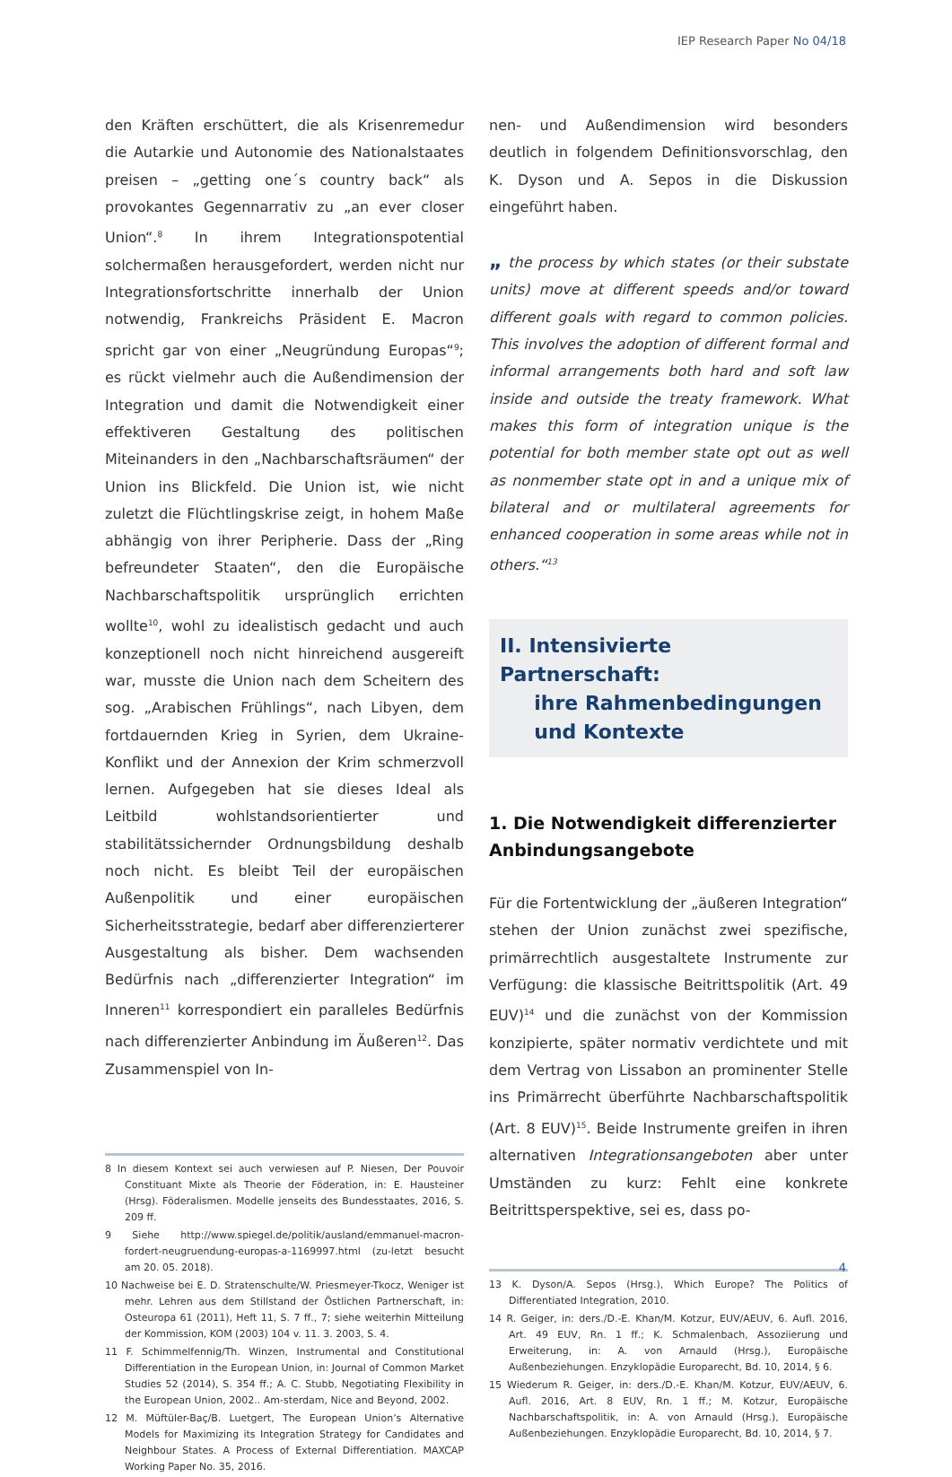IEP Research Paper No 04/18
den Kräften erschüttert, die als Krisenremedur die Autarkie und Autonomie des Nationalstaates preisen – „getting one´s country back“ als provokantes Gegennarrativ zu „an ever closer Union“.<sup>8</sup> In ihrem Integrationspotential solchermaßen herausgefordert, werden nicht nur Integrationsfortschritte innerhalb der Union notwendig, Frankreichs Präsident E. Macron spricht gar von einer „Neugründung Europas“<sup>9</sup>; es rückt vielmehr auch die Außendimension der Integration und damit die Notwendigkeit einer effektiveren Gestaltung des politischen Miteinanders in den „Nachbarschaftsräumen“ der Union ins Blickfeld. Die Union ist, wie nicht zuletzt die Flüchtlingskrise zeigt, in hohem Maße abhängig von ihrer Peripherie. Dass der „Ring befreundeter Staaten“, den die Europäische Nachbarschaftspolitik ursprünglich errichten wollte<sup>10</sup>, wohl zu idealistisch gedacht und auch konzeptionell noch nicht hinreichend ausgereift war, musste die Union nach dem Scheitern des sog. „Arabischen Frühlings“, nach Libyen, dem fortdauernden Krieg in Syrien, dem Ukraine-Konflikt und der Annexion der Krim schmerzvoll lernen. Aufgegeben hat sie dieses Ideal als Leitbild wohlstandsorientierter und stabilitätssichernder Ordnungsbildung deshalb noch nicht. Es bleibt Teil der europäischen Außenpolitik und einer europäischen Sicherheitsstrategie, bedarf aber differenzierterer Ausgestaltung als bisher. Dem wachsenden Bedürfnis nach „differenzierter Integration“ im Inneren<sup>11</sup> korrespondiert ein paralleles Bedürfnis nach differenzierter Anbindung im Äußeren<sup>12</sup>. Das Zusammenspiel von In-
8 In diesem Kontext sei auch verwiesen auf P. Niesen, Der Pouvoir Constituant Mixte als Theorie der Föderation, in: E. Hausteiner (Hrsg). Föderalismen. Modelle jenseits des Bundesstaates, 2016, S. 209 ff.
9 Siehe http://www.spiegel.de/politik/ausland/emmanuel-macron-fordert-neugruendung-europas-a-1169997.html (zu-letzt besucht am 20. 05. 2018).
10 Nachweise bei E. D. Stratenschulte/W. Priesmeyer-Tkocz, Weniger ist mehr. Lehren aus dem Stillstand der Östlichen Partnerschaft, in: Osteuropa 61 (2011), Heft 11, S. 7 ff., 7; siehe weiterhin Mitteilung der Kommission, KOM (2003) 104 v. 11. 3. 2003, S. 4.
11 F. Schimmelfennig/Th. Winzen, Instrumental and Constitutional Differentiation in the European Union, in: Journal of Common Market Studies 52 (2014), S. 354 ff.; A. C. Stubb, Negotiating Flexibility in the European Union, 2002.. Am-sterdam, Nice and Beyond, 2002.
12 M. Müftüler-Baç/B. Luetgert, The European Union’s Alternative Models for Maximizing its Integration Strategy for Candidates and Neighbour States. A Process of External Differentiation. MAXCAP Working Paper No. 35, 2016.
nen- und Außendimension wird besonders deutlich in folgendem Definitionsvorschlag, den K. Dyson und A. Sepos in die Diskussion eingeführt haben.
„ the process by which states (or their substate units) move at different speeds and/or toward different goals with regard to common policies. This involves the adoption of different formal and informal arrangements both hard and soft law inside and outside the treaty framework. What makes this form of integration unique is the potential for both member state opt out as well as nonmember state opt in and a unique mix of bilateral and or multilateral agreements for enhanced cooperation in some areas while not in others.“<sup>13</sup>
II. Intensivierte Partnerschaft:
ihre Rahmenbedingungen
und Kontexte
1. Die Notwendigkeit differenzierter Anbindungsangebote
Für die Fortentwicklung der „äußeren Integration“ stehen der Union zunächst zwei spezifische, primärrechtlich ausgestaltete Instrumente zur Verfügung: die klassische Beitrittspolitik (Art. 49 EUV)<sup>14</sup> und die zunächst von der Kommission konzipierte, später normativ verdichtete und mit dem Vertrag von Lissabon an prominenter Stelle ins Primärrecht überführte Nachbarschaftspolitik (Art. 8 EUV)<sup>15</sup>. Beide Instrumente greifen in ihren alternativen Integrationsangeboten aber unter Umständen zu kurz: Fehlt eine konkrete Beitrittsperspektive, sei es, dass po-
13 K. Dyson/A. Sepos (Hrsg.), Which Europe? The Politics of Differentiated Integration, 2010.
14 R. Geiger, in: ders./D.-E. Khan/M. Kotzur, EUV/AEUV, 6. Aufl. 2016, Art. 49 EUV, Rn. 1 ff.; K. Schmalenbach, Assoziierung und Erweiterung, in: A. von Arnauld (Hrsg.), Europäische Außenbeziehungen. Enzyklopädie Europarecht, Bd. 10, 2014, § 6.
15 Wiederum R. Geiger, in: ders./D.-E. Khan/M. Kotzur, EUV/AEUV, 6. Aufl. 2016, Art. 8 EUV, Rn. 1 ff.; M. Kotzur, Europäische Nachbarschaftspolitik, in: A. von Arnauld (Hrsg.), Europäische Außenbeziehungen. Enzyklopädie Europarecht, Bd. 10, 2014, § 7.
4